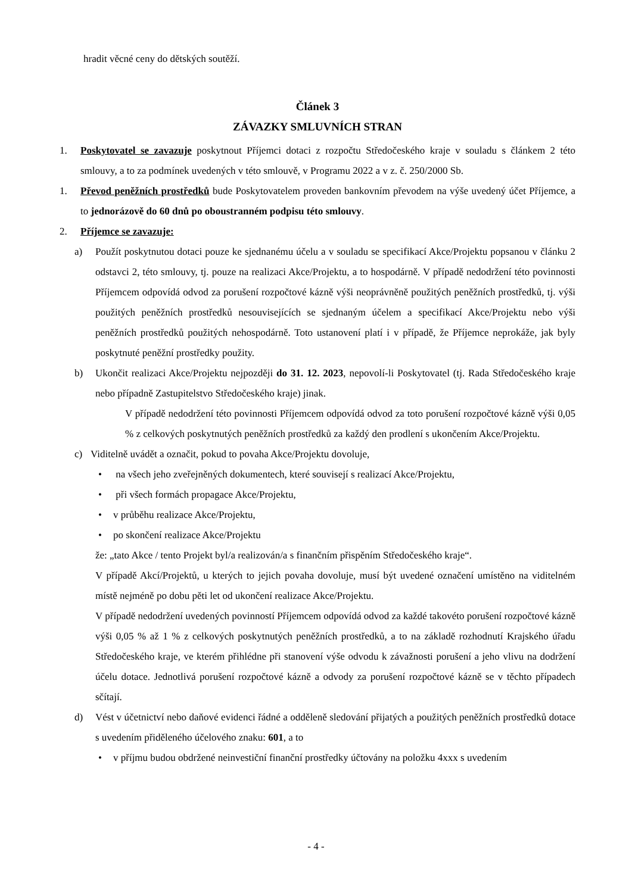hradit věcné ceny do dětských soutěží.
Článek 3
ZÁVAZKY SMLUVNÍCH STRAN
1. Poskytovatel se zavazuje poskytnout Příjemci dotaci z rozpočtu Středočeského kraje v souladu s článkem 2 této smlouvy, a to za podmínek uvedených v této smlouvě, v Programu 2022 a v z. č. 250/2000 Sb.
1. Převod peněžních prostředků bude Poskytovatelem proveden bankovním převodem na výše uvedený účet Příjemce, a to jednorázově do 60 dnů po oboustranném podpisu této smlouvy.
2. Příjemce se zavazuje:
a) Použít poskytnutou dotaci pouze ke sjednanému účelu a v souladu se specifikací Akce/Projektu popsanou v článku 2 odstavci 2, této smlouvy, tj. pouze na realizaci Akce/Projektu, a to hospodárně. V případě nedodržení této povinnosti Příjemcem odpovídá odvod za porušení rozpočtové kázně výši neoprávněně použitých peněžních prostředků, tj. výši použitých peněžních prostředků nesouvisejících se sjednaným účelem a specifikací Akce/Projektu nebo výši peněžních prostředků použitých nehospodárně. Toto ustanovení platí i v případě, že Příjemce neprokáže, jak byly poskytnuté peněžní prostředky použity.
b) Ukončit realizaci Akce/Projektu nejpozději do 31. 12. 2023, nepovolí-li Poskytovatel (tj. Rada Středočeského kraje nebo případně Zastupitelstvo Středočeského kraje) jinak.
V případě nedodržení této povinnosti Příjemcem odpovídá odvod za toto porušení rozpočtové kázně výši 0,05 % z celkových poskytnutých peněžních prostředků za každý den prodlení s ukončením Akce/Projektu.
c) Viditelně uvádět a označit, pokud to povaha Akce/Projektu dovoluje,
• na všech jeho zveřejněných dokumentech, které souvisejí s realizací Akce/Projektu,
• při všech formách propagace Akce/Projektu,
• v průběhu realizace Akce/Projektu,
• po skončení realizace Akce/Projektu
že: „tato Akce / tento Projekt byl/a realizován/a s finančním přispěním Středočeského kraje“.
V případě Akcí/Projektů, u kterých to jejich povaha dovoluje, musí být uvedené označení umístěno na viditelném místě nejméně po dobu pěti let od ukončení realizace Akce/Projektu.
V případě nedodržení uvedených povinností Příjemcem odpovídá odvod za každé takovéto porušení rozpočtové kázně výši 0,05 % až 1 % z celkových poskytnutých peněžních prostředků, a to na základě rozhodnutí Krajského úřadu Středočeského kraje, ve kterém přihlédne při stanovení výše odvodu k závažnosti porušení a jeho vlivu na dodržení účelu dotace. Jednotlivá porušení rozpočtové kázně a odvody za porušení rozpočtové kázně se v těchto případech sčítají.
d) Vést v účetnictví nebo daňové evidenci řádné a odděleně sledování přijatých a použitých peněžních prostředků dotace s uvedením přiděleného účelového znaku: 601, a to
• v příjmu budou obdržené neinvestiční finanční prostředky účtovány na položku 4xxx s uvedením
- 4 -